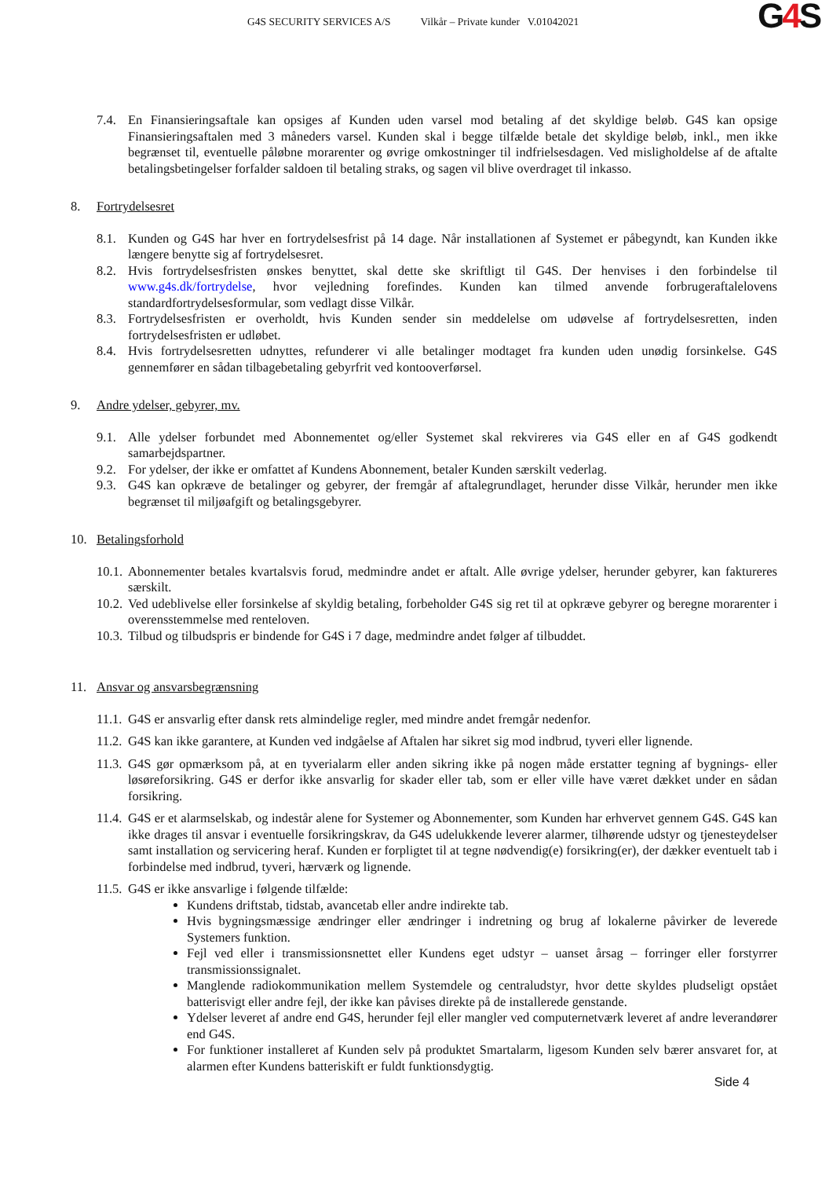G4S SECURITY SERVICES A/S Vilkår – Private kunder V.01042021
G4 S
7.4. En Finansieringsaftale kan opsiges af Kunden uden varsel mod betaling af det skyldige beløb. G4S kan opsige Finansieringsaftalen med 3 måneders varsel. Kunden skal i begge tilfælde betale det skyldige beløb, inkl., men ikke begrænset til, eventuelle påløbne morarenter og øvrige omkostninger til indfrielsesdagen. Ved misligholdelse af de aftalte betalingsbetingelser forfalder saldoen til betaling straks, og sagen vil blive overdraget til inkasso.
8. Fortrydelsesret
8.1. Kunden og G4S har hver en fortrydelsesfrist på 14 dage. Når installationen af Systemet er påbegyndt, kan Kunden ikke længere benytte sig af fortrydelsesret.
8.2. Hvis fortrydelsesfristen ønskes benyttet, skal dette ske skriftligt til G4S. Der henvises i den forbindelse til www.g4s.dk/fortrydelse, hvor vejledning forefindes. Kunden kan tilmed anvende forbrugeraftalelovens standardfortrydelsesformular, som vedlagt disse Vilkår.
8.3. Fortrydelsesfristen er overholdt, hvis Kunden sender sin meddelelse om udøvelse af fortrydelsesretten, inden fortrydelsesfristen er udløbet.
8.4. Hvis fortrydelsesretten udnyttes, refunderer vi alle betalinger modtaget fra kunden uden unødig forsinkelse. G4S gennemfører en sådan tilbagebetaling gebyrfrit ved kontooverførsel.
9. Andre ydelser, gebyrer, mv.
9.1. Alle ydelser forbundet med Abonnementet og/eller Systemet skal rekvireres via G4S eller en af G4S godkendt samarbejdspartner.
9.2. For ydelser, der ikke er omfattet af Kundens Abonnement, betaler Kunden særskilt vederlag.
9.3. G4S kan opkræve de betalinger og gebyrer, der fremgår af aftalegrundlaget, herunder disse Vilkår, herunder men ikke begrænset til miljøafgift og betalingsgebyrer.
10. Betalingsforhold
10.1.
Abonnementer betales kvartalsvis forud, medmindre andet er aftalt. Alle øvrige ydelser, herunder gebyrer, kan faktureres særskilt.
10.2.
Ved udeblivelse eller forsinkelse af skyldig betaling, forbeholder G4S sig ret til at opkræve gebyrer og beregne morarenter i overensstemmelse med renteloven.
10.3.
Tilbud og tilbudspris er bindende for G4S i 7 dage, medmindre andet følger af tilbuddet.
11. Ansvar og ansvarsbegrænsning
11.1.
G4S er ansvarlig efter dansk rets almindelige regler, med mindre andet fremgår nedenfor.
11.2.
G4S kan ikke garantere, at Kunden ved indgåelse af Aftalen har sikret sig mod indbrud, tyveri eller lignende.
11.3.
G4S gør opmærksom på, at en tyverialarm eller anden sikring ikke på nogen måde erstatter tegning af bygnings- eller løsøreforsikring. G4S er derfor ikke ansvarlig for skader eller tab, som er eller ville have været dækket under en sådan forsikring.
11.4.
G4S er et alarmselskab, og indestår alene for Systemer og Abonnementer, som Kunden har erhvervet gennem G4S. G4S kan ikke drages til ansvar i eventuelle forsikringskrav, da G4S udelukkende leverer alarmer, tilhørende udstyr og tjenesteydelser samt installation og servicering heraf. Kunden er forpligtet til at tegne nødvendig(e) forsikring(er), der dækker eventuelt tab i forbindelse med indbrud, tyveri, hærværk og lignende.
11.5.
G4S er ikke ansvarlige i følgende tilfælde:
Kundens driftstab, tidstab, avancetab eller andre indirekte tab.
Hvis bygningsmæssige ændringer eller ændringer i indretning og brug af lokalerne påvirker de leverede Systemers funktion.
Fejl ved eller i transmissionsnettet eller Kundens eget udstyr – uanset årsag – forringer eller forstyrrer transmissionssignalet.
Manglende radiokommunikation mellem Systemdele og centraludstyr, hvor dette skyldes pludseligt opstået batterisvigt eller andre fejl, der ikke kan påvises direkte på de installerede genstande.
Ydelser leveret af andre end G4S, herunder fejl eller mangler ved computernetværk leveret af andre leverandører end G4S.
For funktioner installeret af Kunden selv på produktet Smartalarm, ligesom Kunden selv bærer ansvaret for, at alarmen efter Kundens batteriskift er fuldt funktionsdygtig.
Side 4